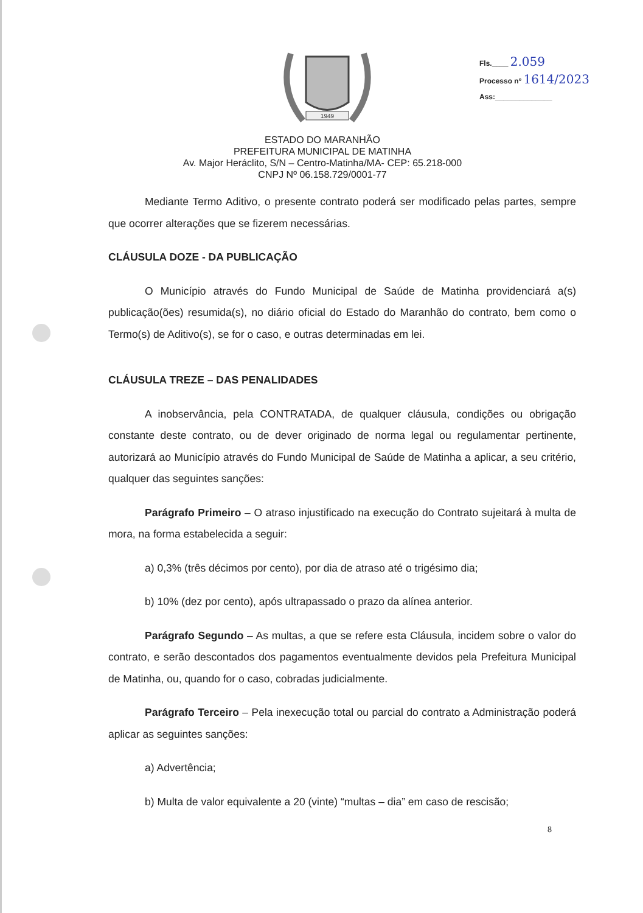1949
Fls.____ 2.059
Processo nº 1614/2023
Ass:______________
ESTADO DO MARANHÃO
PREFEITURA MUNICIPAL DE MATINHA
Av. Major Heráclito, S/N – Centro-Matinha/MA- CEP: 65.218-000
CNPJ Nº 06.158.729/0001-77
Mediante Termo Aditivo, o presente contrato poderá ser modificado pelas partes, sempre que ocorrer alterações que se fizerem necessárias.
CLÁUSULA DOZE - DA PUBLICAÇÃO
O Município através do Fundo Municipal de Saúde de Matinha providenciará a(s) publicação(ões) resumida(s), no diário oficial do Estado do Maranhão do contrato, bem como o Termo(s) de Aditivo(s), se for o caso, e outras determinadas em lei.
CLÁUSULA TREZE – DAS PENALIDADES
A inobservância, pela CONTRATADA, de qualquer cláusula, condições ou obrigação constante deste contrato, ou de dever originado de norma legal ou regulamentar pertinente, autorizará ao Município através do Fundo Municipal de Saúde de Matinha a aplicar, a seu critério, qualquer das seguintes sanções:
Parágrafo Primeiro – O atraso injustificado na execução do Contrato sujeitará à multa de mora, na forma estabelecida a seguir:
a) 0,3% (três décimos por cento), por dia de atraso até o trigésimo dia;
b) 10% (dez por cento), após ultrapassado o prazo da alínea anterior.
Parágrafo Segundo – As multas, a que se refere esta Cláusula, incidem sobre o valor do contrato, e serão descontados dos pagamentos eventualmente devidos pela Prefeitura Municipal de Matinha, ou, quando for o caso, cobradas judicialmente.
Parágrafo Terceiro – Pela inexecução total ou parcial do contrato a Administração poderá aplicar as seguintes sanções:
a) Advertência;
b) Multa de valor equivalente a 20 (vinte) “multas – dia” em caso de rescisão;
8